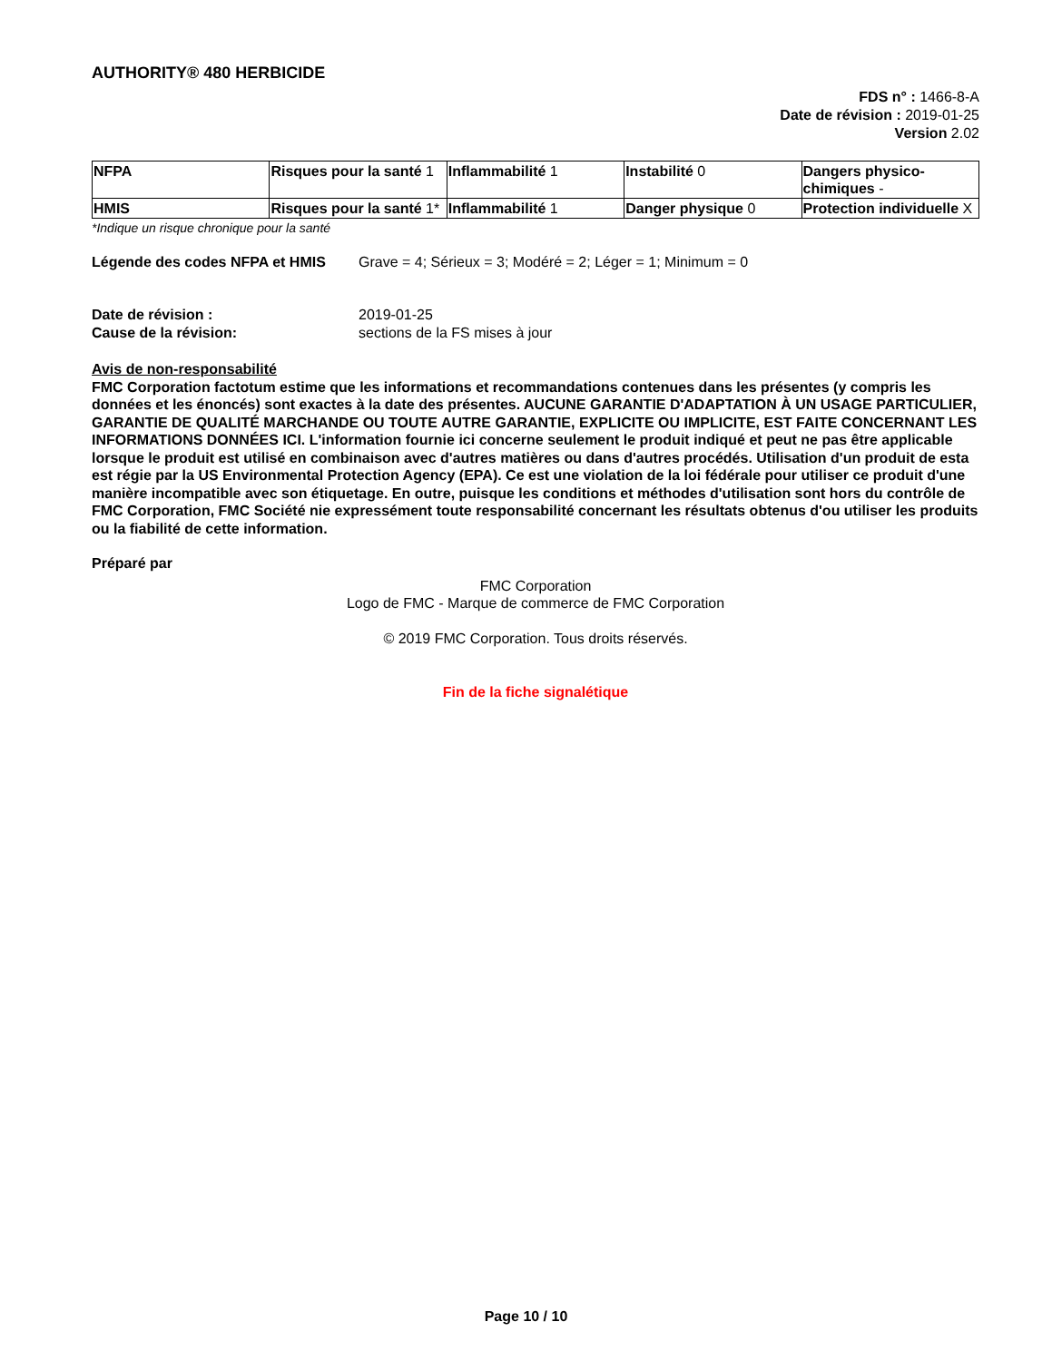AUTHORITY® 480 HERBICIDE
FDS n° : 1466-8-A
Date de révision : 2019-01-25
Version 2.02
| NFPA | Risques pour la santé 1 | Inflammabilité 1 | Instabilité 0 | Dangers physico-chimiques - |
| HMIS | Risques pour la santé 1* | Inflammabilité 1 | Danger physique 0 | Protection individuelle X |
*Indique un risque chronique pour la santé
Légende des codes NFPA et HMIS Grave = 4; Sérieux = 3; Modéré = 2; Léger = 1; Minimum = 0
Date de révision : 2019-01-25
Cause de la révision: sections de la FS mises à jour
Avis de non-responsabilité
FMC Corporation factotum estime que les informations et recommandations contenues dans les présentes (y compris les données et les énoncés) sont exactes à la date des présentes. AUCUNE GARANTIE D'ADAPTATION À UN USAGE PARTICULIER, GARANTIE DE QUALITÉ MARCHANDE OU TOUTE AUTRE GARANTIE, EXPLICITE OU IMPLICITE, EST FAITE CONCERNANT LES INFORMATIONS DONNÉES ICI. L'information fournie ici concerne seulement le produit indiqué et peut ne pas être applicable lorsque le produit est utilisé en combinaison avec d'autres matières ou dans d'autres procédés. Utilisation d'un produit de esta est régie par la US Environmental Protection Agency (EPA). Ce est une violation de la loi fédérale pour utiliser ce produit d'une manière incompatible avec son étiquetage. En outre, puisque les conditions et méthodes d'utilisation sont hors du contrôle de FMC Corporation, FMC Société nie expressément toute responsabilité concernant les résultats obtenus d'ou utiliser les produits ou la fiabilité de cette information.
Préparé par
FMC Corporation
Logo de FMC - Marque de commerce de FMC Corporation
© 2019 FMC Corporation. Tous droits réservés.
Fin de la fiche signalétique
Page 10 / 10